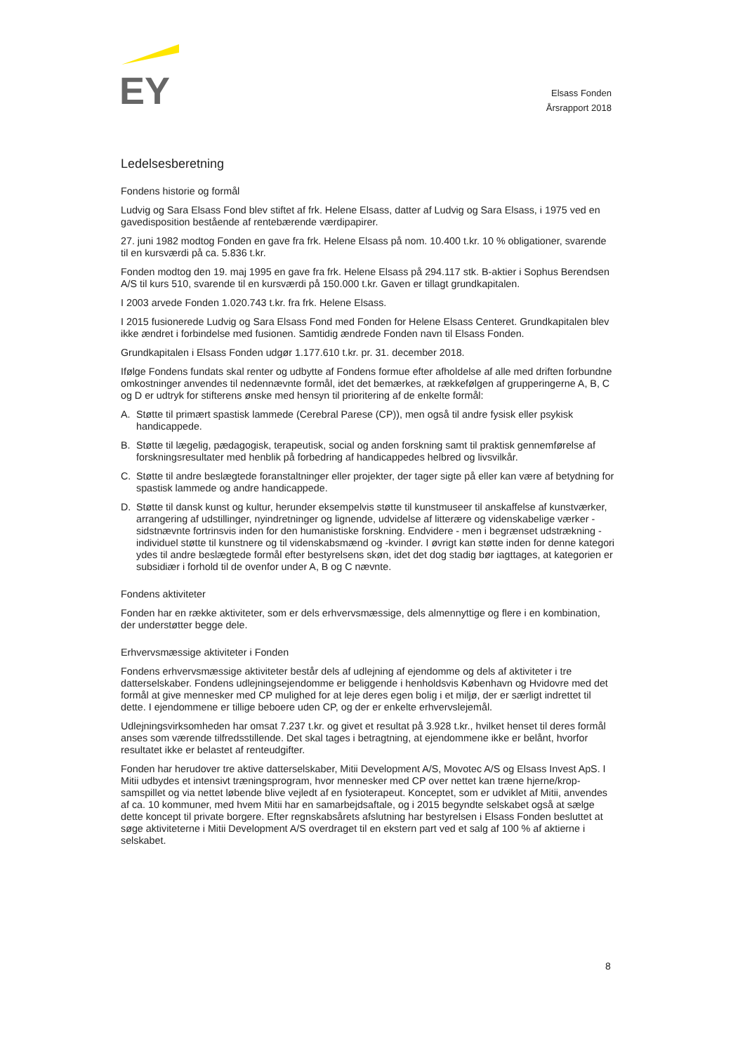EY
Elsass Fonden
Årsrapport 2018
Ledelsesberetning
Fondens historie og formål
Ludvig og Sara Elsass Fond blev stiftet af frk. Helene Elsass, datter af Ludvig og Sara Elsass, i 1975 ved en gavedisposition bestående af rentebærende værdipapirer.
27. juni 1982 modtog Fonden en gave fra frk. Helene Elsass på nom. 10.400 t.kr. 10 % obligationer, svarende til en kursværdi på ca. 5.836 t.kr.
Fonden modtog den 19. maj 1995 en gave fra frk. Helene Elsass på 294.117 stk. B-aktier i Sophus Berendsen A/S til kurs 510, svarende til en kursværdi på 150.000 t.kr. Gaven er tillagt grundkapitalen.
I 2003 arvede Fonden 1.020.743 t.kr. fra frk. Helene Elsass.
I 2015 fusionerede Ludvig og Sara Elsass Fond med Fonden for Helene Elsass Centeret. Grundkapitalen blev ikke ændret i forbindelse med fusionen. Samtidig ændrede Fonden navn til Elsass Fonden.
Grundkapitalen i Elsass Fonden udgør 1.177.610 t.kr. pr. 31. december 2018.
Ifølge Fondens fundats skal renter og udbytte af Fondens formue efter afholdelse af alle med driften forbundne omkostninger anvendes til nedennævnte formål, idet det bemærkes, at rækkefølgen af grupperingerne A, B, C og D er udtryk for stifterens ønske med hensyn til prioritering af de enkelte formål:
A. Støtte til primært spastisk lammede (Cerebral Parese (CP)), men også til andre fysisk eller psykisk handicappede.
B. Støtte til lægelig, pædagogisk, terapeutisk, social og anden forskning samt til praktisk gennemførelse af forskningsresultater med henblik på forbedring af handicappedes helbred og livsvilkår.
C. Støtte til andre beslægtede foranstaltninger eller projekter, der tager sigte på eller kan være af betydning for spastisk lammede og andre handicappede.
D. Støtte til dansk kunst og kultur, herunder eksempelvis støtte til kunstmuseer til anskaffelse af kunstværker, arrangering af udstillinger, nyindretninger og lignende, udvidelse af litterære og videnskabelige værker - sidstnævnte fortrinsvis inden for den humanistiske forskning. Endvidere - men i begrænset udstrækning - individuel støtte til kunstnere og til videnskabsmænd og -kvinder. I øvrigt kan støtte inden for denne kategori ydes til andre beslægtede formål efter bestyrelsens skøn, idet det dog stadig bør iagttages, at kategorien er subsidiær i forhold til de ovenfor under A, B og C nævnte.
Fondens aktiviteter
Fonden har en række aktiviteter, som er dels erhvervsmæssige, dels almennyttige og flere i en kombination, der understøtter begge dele.
Erhvervsmæssige aktiviteter i Fonden
Fondens erhvervsmæssige aktiviteter består dels af udlejning af ejendomme og dels af aktiviteter i tre datterselskaber. Fondens udlejningsejendomme er beliggende i henholdsvis København og Hvidovre med det formål at give mennesker med CP mulighed for at leje deres egen bolig i et miljø, der er særligt indrettet til dette. I ejendommene er tillige beboere uden CP, og der er enkelte erhvervslejemål.
Udlejningsvirksomheden har omsat 7.237 t.kr. og givet et resultat på 3.928 t.kr., hvilket henset til deres formål anses som værende tilfredsstillende. Det skal tages i betragtning, at ejendommene ikke er belånt, hvorfor resultatet ikke er belastet af renteudgifter.
Fonden har herudover tre aktive datterselskaber, Mitii Development A/S, Movotec A/S og Elsass Invest ApS. I Mitii udbydes et intensivt træningsprogram, hvor mennesker med CP over nettet kan træne hjerne/krop-samspillet og via nettet løbende blive vejledt af en fysioterapeut. Konceptet, som er udviklet af Mitii, anvendes af ca. 10 kommuner, med hvem Mitii har en samarbejdsaftale, og i 2015 begyndte selskabet også at sælge dette koncept til private borgere. Efter regnskabsårets afslutning har bestyrelsen i Elsass Fonden besluttet at søge aktiviteterne i Mitii Development A/S overdraget til en ekstern part ved et salg af 100 % af aktierne i selskabet.
8